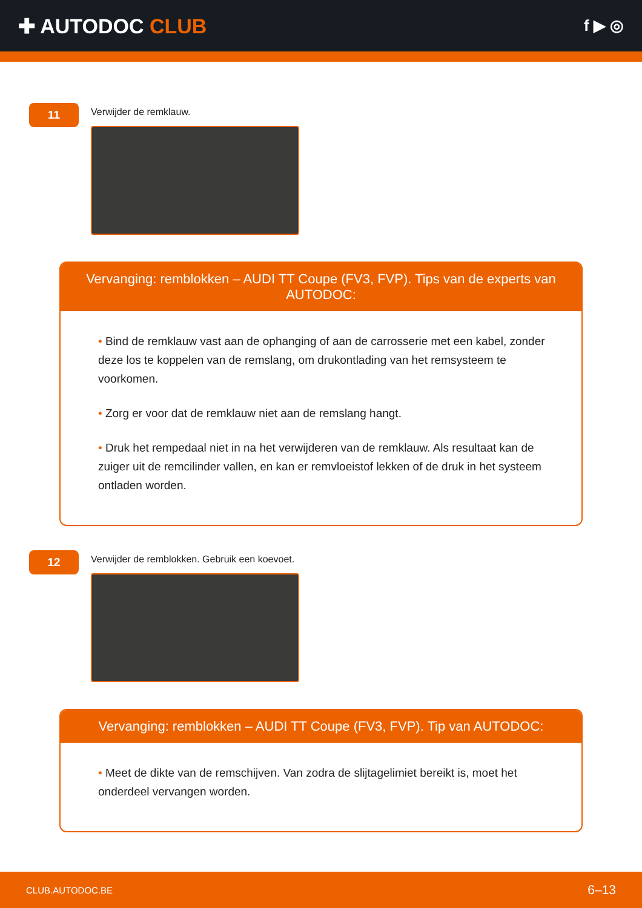✚ AUTODOC CLUB
f ▶ ◎
11
Verwijder de remklauw.
Vervanging: remblokken – AUDI TT Coupe (FV3, FVP). Tips van de experts van AUTODOC:
• Bind de remklauw vast aan de ophanging of aan de carrosserie met een kabel, zonder deze los te koppelen van de remslang, om drukontlading van het remsysteem te voorkomen.
• Zorg er voor dat de remklauw niet aan de remslang hangt.
• Druk het rempedaal niet in na het verwijderen van de remklauw. Als resultaat kan de zuiger uit de remcilinder vallen, en kan er remvloeistof lekken of de druk in het systeem ontladen worden.
12
Verwijder de remblokken. Gebruik een koevoet.
Vervanging: remblokken – AUDI TT Coupe (FV3, FVP). Tip van AUTODOC:
• Meet de dikte van de remschijven. Van zodra de slijtagelimiet bereikt is, moet het onderdeel vervangen worden.
CLUB.AUTODOC.BE 6–13